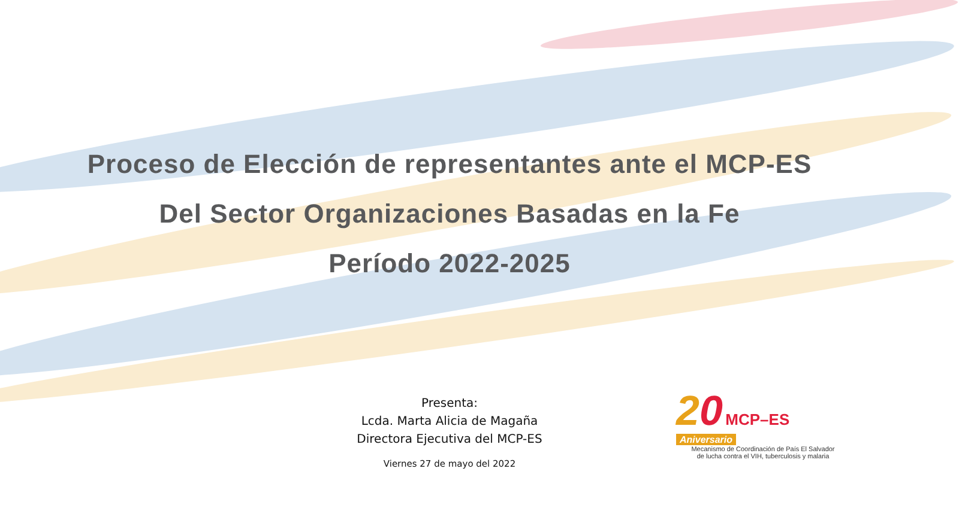Proceso de Elección de representantes ante el MCP-ES
Del Sector Organizaciones Basadas en la Fe
Período 2022-2025
Presenta:
Lcda. Marta Alicia de Magaña
Directora Ejecutiva del MCP-ES
Viernes 27 de mayo del 2022
20 MCP–ES
Aniversario
Mecanismo de Coordinación de País El Salvador
de lucha contra el VIH, tuberculosis y malaria